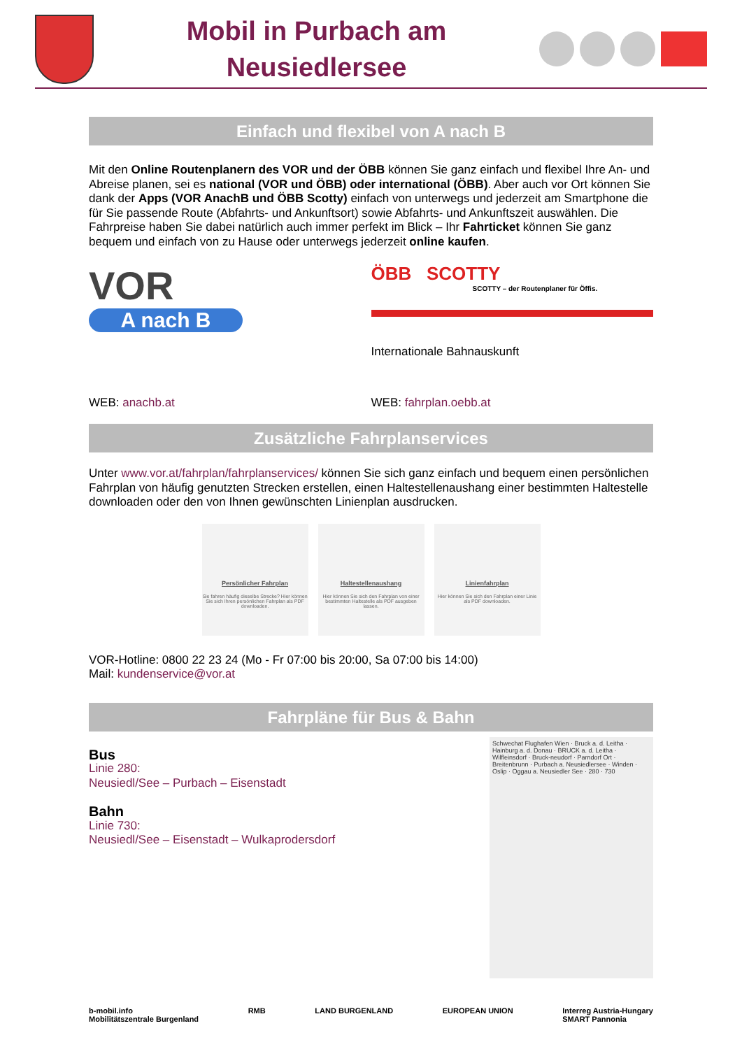Mobil in Purbach am
Neusiedlersee
Einfach und flexibel von A nach B
Mit den Online Routenplanern des VOR und der ÖBB können Sie ganz einfach und flexibel Ihre An- und Abreise planen, sei es national (VOR und ÖBB) oder international (ÖBB). Aber auch vor Ort können Sie dank der Apps (VOR AnachB und ÖBB Scotty) einfach von unterwegs und jederzeit am Smartphone die für Sie passende Route (Abfahrts- und Ankunftsort) sowie Abfahrts- und Ankunftszeit auswählen. Die Fahrpreise haben Sie dabei natürlich auch immer perfekt im Blick – Ihr Fahrticket können Sie ganz bequem und einfach von zu Hause oder unterwegs jederzeit online kaufen.
VOR
A nach B
ÖBB SCOTTY
SCOTTY – der Routenplaner für Öffis.
Internationale Bahnauskunft
WEB: anachb.at WEB: fahrplan.oebb.at
Zusätzliche Fahrplanservices
Unter www.vor.at/fahrplan/fahrplanservices/ können Sie sich ganz einfach und bequem einen persönlichen Fahrplan von häufig genutzten Strecken erstellen, einen Haltestellenaushang einer bestimmten Haltestelle downloaden oder den von Ihnen gewünschten Linienplan ausdrucken.
Persönlicher Fahrplan
Sie fahren häufig dieselbe Strecke? Hier können Sie sich Ihren persönlichen Fahrplan als PDF downloaden.
Haltestellenaushang
Hier können Sie sich den Fahrplan von einer bestimmten Haltestelle als PDF ausgeben lassen.
Linienfahrplan
Hier können Sie sich den Fahrplan einer Linie als PDF downloaden.
VOR-Hotline: 0800 22 23 24 (Mo - Fr 07:00 bis 20:00, Sa 07:00 bis 14:00)
Mail: kundenservice@vor.at
Fahrpläne für Bus & Bahn
Bus
Linie 280:
Neusiedl/See – Purbach – Eisenstadt
Bahn
Linie 730:
Neusiedl/See – Eisenstadt – Wulkaprodersdorf
Schwechat Flughafen Wien · Bruck a. d. Leitha · Hainburg a. d. Donau · BRUCK a. d. Leitha · Wilfleinsdorf · Bruck-neudorf · Parndorf Ort · Breitenbrunn · Purbach a. Neusiedlersee · Winden · Oslip · Oggau a. Neusiedler See · 280 · 730
b-mobil.info
Mobilitätszentrale Burgenland RMB LAND BURGENLAND EUROPEAN UNION Interreg Austria-Hungary
SMART Pannonia